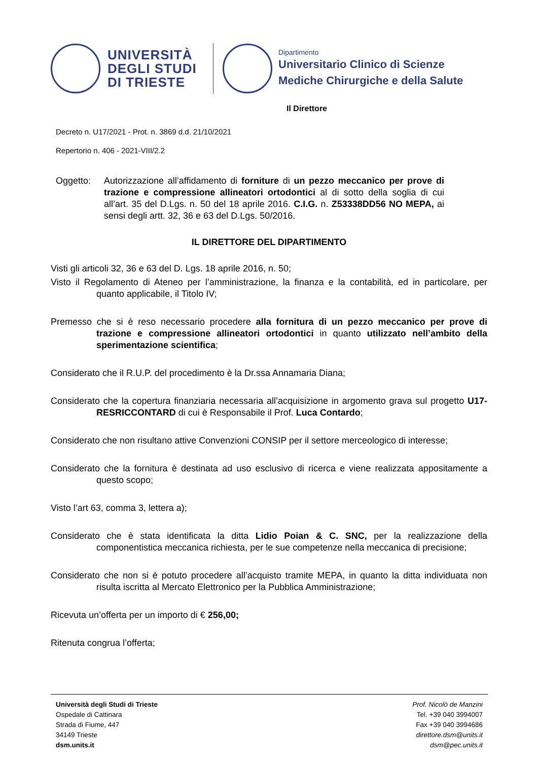UNIVERSITÀ DEGLI STUDI DI TRIESTE
Dipartimento
Universitario Clinico di Scienze
Mediche Chirurgiche e della Salute
Il Direttore
Decreto n. U17/2021 - Prot. n. 3869 d.d. 21/10/2021
Repertorio n. 406 - 2021-VIII/2.2
Oggetto: Autorizzazione all’affidamento di forniture di un pezzo meccanico per prove di trazione e compressione allineatori ortodontici al di sotto della soglia di cui all’art. 35 del D.Lgs. n. 50 del 18 aprile 2016. C.I.G. n. Z53338DD56 NO MEPA, ai sensi degli artt. 32, 36 e 63 del D.Lgs. 50/2016.
IL DIRETTORE DEL DIPARTIMENTO
Visti gli articoli 32, 36 e 63 del D. Lgs. 18 aprile 2016, n. 50;
Visto il Regolamento di Ateneo per l’amministrazione, la finanza e la contabilità, ed in particolare, per quanto applicabile, il Titolo IV;
Premesso che si è reso necessario procedere alla fornitura di un pezzo meccanico per prove di trazione e compressione allineatori ortodontici in quanto utilizzato nell’ambito della sperimentazione scientifica;
Considerato che il R.U.P. del procedimento è la Dr.ssa Annamaria Diana;
Considerato che la copertura finanziaria necessaria all’acquisizione in argomento grava sul progetto U17-RESRICCONTARD di cui è Responsabile il Prof. Luca Contardo;
Considerato che non risultano attive Convenzioni CONSIP per il settore merceologico di interesse;
Considerato che la fornitura è destinata ad uso esclusivo di ricerca e viene realizzata appositamente a questo scopo;
Visto l’art 63, comma 3, lettera a);
Considerato che è stata identificata la ditta Lidio Poian & C. SNC, per la realizzazione della componentistica meccanica richiesta, per le sue competenze nella meccanica di precisione;
Considerato che non si è potuto procedere all’acquisto tramite MEPA, in quanto la ditta individuata non risulta iscritta al Mercato Elettronico per la Pubblica Amministrazione;
Ricevuta un’offerta per un importo di € 256,00;
Ritenuta congrua l’offerta;
Università degli Studi di Trieste
Ospedale di Cattinara
Strada di Fiume, 447
34149 Trieste
dsm.units.it
Prof. Nicolò de Manzini
Tel. +39 040 3994007
Fax +39 040 3994686
direttore.dsm@units.it
dsm@pec.units.it